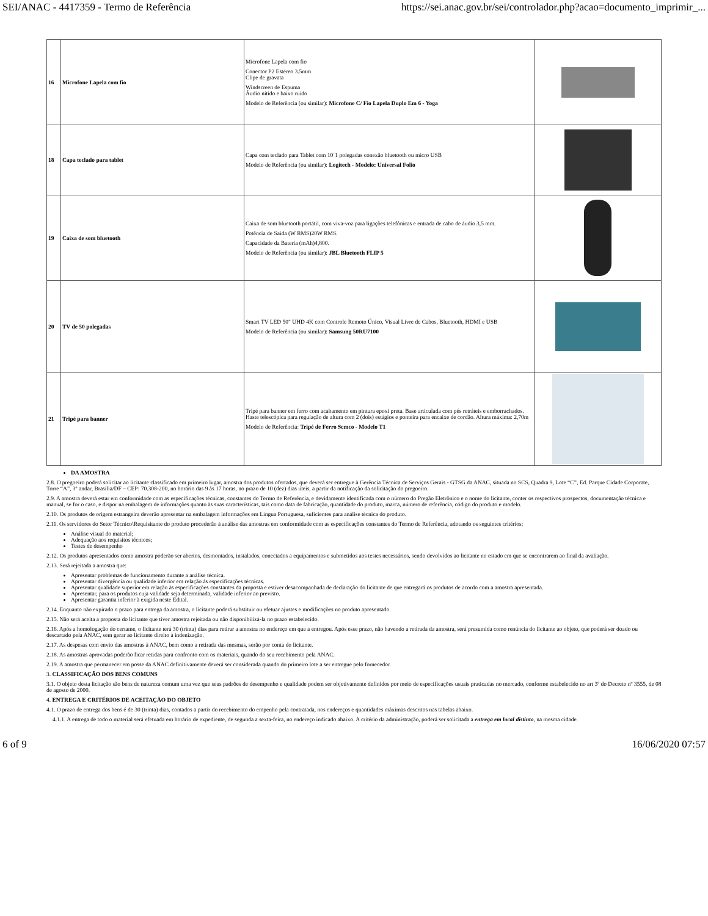SEI/ANAC - 4417359 - Termo de Referência https://sei.anac.gov.br/sei/controlador.php?acao=documento_imprimir_...
| 16 | Microfone Lapela com fio | Microfone Lapela com fio Conector P2 Estéreo 3.5mm Clipe de gravata Windscreen de Espuma Áudio nítido e baixo ruído Modelo de Referência (ou similar): Microfone C/ Fio Lapela Duplo Em 6 - Yoga | |
| 18 | Capa teclado para tablet | Capa com teclado para Tablet com 10´1 polegadas conexão bluetooth ou micro USB Modelo de Referência (ou similar): Logitech - Modelo: Universal Folio | |
| 19 | Caixa de som bluetooth | Caixa de som bluetooth portátil, com viva-voz para ligações telefônicas e entrada de cabo de áudio 3,5 mm. Potência de Saída (W RMS)20W RMS. Capacidade da Bateria (mAh)4,800. Modelo de Referência (ou similar): JBL Bluetooth FLIP 5 | |
| 20 | TV de 50 polegadas | Smart TV LED 50" UHD 4K com Controle Remoto Único, Visual Livre de Cabos, Bluetooth, HDMI e USB Modelo de Referência (ou similar): Samsung 50RU7100 | |
| 21 | Tripé para banner | Tripé para banner em ferro com acabamento em pintura epoxi preta. Base articulada com pés retráteis e emborrachados. Haste telescópica para regulação de altura com 2 (dois) estágios e ponteira para encaixe de cordão. Altura máxima: 2,70m Modelo de Referência: Tripé de Ferro Semco - Modelo T1 | |
DA AMOSTRA
2.8. O pregoeiro poderá solicitar ao licitante classificado em primeiro lugar, amostra dos produtos ofertados, que deverá ser entregue à Gerência Técnica de Serviços Gerais - GTSG da ANAC, situada no SCS, Quadra 9, Lote “C”, Ed. Parque Cidade Corporate, Torre “A”, 3º andar, Brasília/DF – CEP: 70.308-200, no horário das 9 às 17 horas, no prazo de 10 (dez) dias úteis, a partir da notificação da solicitação do pregoeiro.
2.9. A amostra deverá estar em conformidade com as especificações técnicas, constantes do Termo de Referência, e devidamente identificada com o número do Pregão Eletrônico e o nome do licitante, conter os respectivos prospectos, documentação técnica e manual, se for o caso, e dispor na embalagem de informações quanto às suas características, tais como data de fabricação, quantidade do produto, marca, número de referência, código do produto e modelo.
2.10. Os produtos de origem estrangeira deverão apresentar na embalagem informações em Língua Portuguesa, suficientes para análise técnica do produto.
2.11. Os servidores do Setor Técnico\Requisitante do produto procederão à análise das amostras em conformidade com as especificações constantes do Termo de Referência, adotando os seguintes critérios:
Análise visual do material;
Adequação aos requisitos técnicos;
Testes de desempenho
2.12. Os produtos apresentados como amostra poderão ser abertos, desmontados, instalados, conectados a equipamentos e submetidos aos testes necessários, sendo devolvidos ao licitante no estado em que se encontrarem ao final da avaliação.
2.13. Será rejeitada a amostra que:
Apresentar problemas de funcionamento durante a análise técnica.
Apresentar divergência ou qualidade inferior em relação às especificações técnicas.
Apresentar qualidade superior em relação às especificações constantes da proposta e estiver desacompanhada de declaração do licitante de que entregará os produtos de acordo com a amostra apresentada.
Apresentar, para os produtos cuja validade seja determinada, validade inferior ao previsto.
Apresentar garantia inferior à exigida neste Edital.
2.14. Enquanto não expirado o prazo para entrega da amostra, o licitante poderá substituir ou efetuar ajustes e modificações no produto apresentado.
2.15. Não será aceita a proposta do licitante que tiver amostra rejeitada ou não disponibilizá-la no prazo estabelecido.
2.16. Após a homologação do certame, o licitante terá 30 (trinta) dias para retirar a amostra no endereço em que a entregou. Após esse prazo, não havendo a retirada da amostra, será presumida como renúncia do licitante ao objeto, que poderá ser doado ou descartado pela ANAC, sem gerar ao licitante direito à indenização.
2.17. As despesas com envio das amostras à ANAC, bem como a retirada das mesmas, serão por conta do licitante.
2.18. As amostras aprovadas poderão ficar retidas para confronto com os materiais, quando do seu recebimento pela ANAC.
2.19. A amostra que permanecer em posse da ANAC definitivamente deverá ser considerada quando do primeiro lote a ser entregue pelo fornecedor.
3. CLASSIFICAÇÃO DOS BENS COMUNS
3.1. O objeto desta licitação são bens de natureza comum uma vez que seus padrões de desempenho e qualidade podem ser objetivamente definidos por meio de especificações usuais praticadas no mercado, conforme estabelecido no art 3º do Decreto nº 3555, de 08 de agosto de 2000.
4. ENTREGA E CRITÉRIOS DE ACEITAÇÃO DO OBJETO
4.1. O prazo de entrega dos bens é de 30 (trinta) dias, contados a partir do recebimento do empenho pela contratada, nos endereços e quantidades máximas descritos nas tabelas abaixo.
4.1.1. A entrega de todo o material será efetuada em horário de expediente, de segunda a sexta-feira, no endereço indicado abaixo. A critério da administração, poderá ser solicitada a entrega em local distinto, na mesma cidade.
6 of 9 16/06/2020 07:57